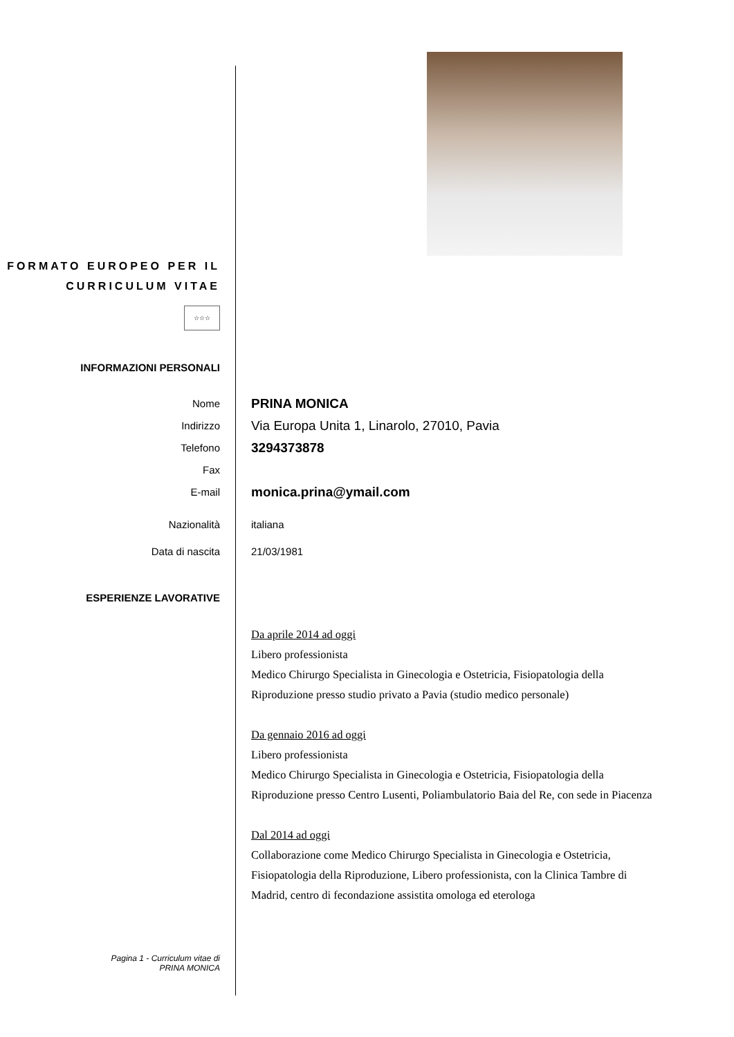FORMATO EUROPEO PER IL CURRICULUM VITAE
☆☆☆
INFORMAZIONI PERSONALI
Nome
PRINA MONICA
Indirizzo
Via Europa Unita 1, Linarolo, 27010, Pavia
Telefono
3294373878
Fax
E-mail
monica.prina@ymail.com
Nazionalità italiana
Data di nascita 21/03/1981
ESPERIENZE LAVORATIVE
Da aprile 2014 ad oggi
Libero professionista
Medico Chirurgo Specialista in Ginecologia e Ostetricia, Fisiopatologia della Riproduzione presso studio privato a Pavia (studio medico personale)
Da gennaio 2016 ad oggi
Libero professionista
Medico Chirurgo Specialista in Ginecologia e Ostetricia, Fisiopatologia della Riproduzione presso Centro Lusenti, Poliambulatorio Baia del Re, con sede in Piacenza
Dal 2014 ad oggi
Collaborazione come Medico Chirurgo Specialista in Ginecologia e Ostetricia, Fisiopatologia della Riproduzione, Libero professionista, con la Clinica Tambre di Madrid, centro di fecondazione assistita omologa ed eterologa
Pagina 1 - Curriculum vitae di
PRINA MONICA